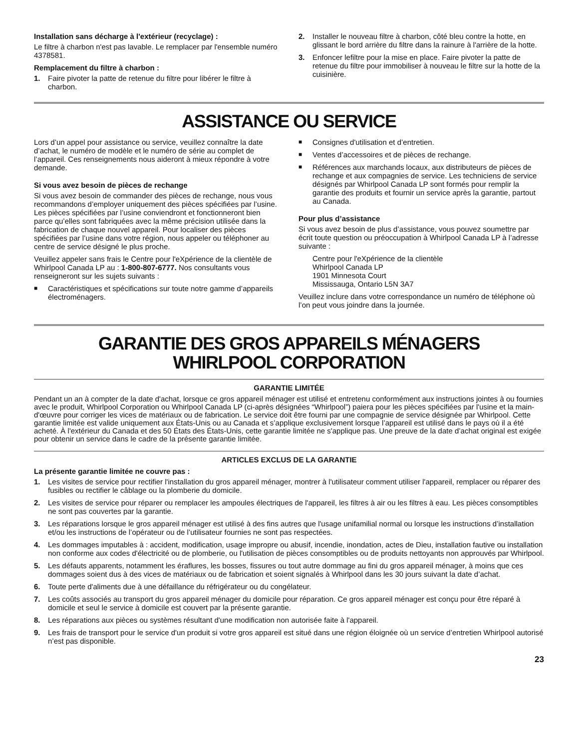Installation sans décharge à l'extérieur (recyclage) :
Le filtre à charbon n'est pas lavable. Le remplacer par l'ensemble numéro 4378581.
Remplacement du filtre à charbon :
1. Faire pivoter la patte de retenue du filtre pour libérer le filtre à charbon.
2. Installer le nouveau filtre à charbon, côté bleu contre la hotte, en glissant le bord arrière du filtre dans la rainure à l'arrière de la hotte.
3. Enfoncer lefiltre pour la mise en place. Faire pivoter la patte de retenue du filtre pour immobiliser à nouveau le filtre sur la hotte de la cuisinière.
ASSISTANCE OU SERVICE
Lors d’un appel pour assistance ou service, veuillez connaître la date d’achat, le numéro de modèle et le numéro de série au complet de l’appareil. Ces renseignements nous aideront à mieux répondre à votre demande.
Si vous avez besoin de pièces de rechange
Si vous avez besoin de commander des pièces de rechange, nous vous recommandons d’employer uniquement des pièces spécifiées par l’usine. Les pièces spécifiées par l’usine conviendront et fonctionneront bien parce qu’elles sont fabriquées avec la même précision utilisée dans la fabrication de chaque nouvel appareil. Pour localiser des pièces spécifiées par l’usine dans votre région, nous appeler ou téléphoner au centre de service désigné le plus proche.
Veuillez appeler sans frais le Centre pour l'eXpérience de la clientèle de Whirlpool Canada LP au : 1-800-807-6777. Nos consultants vous renseigneront sur les sujets suivants :
■ Caractéristiques et spécifications sur toute notre gamme d’appareils électroménagers.
■ Consignes d'utilisation et d’entretien.
■ Ventes d’accessoires et de pièces de rechange.
■ Références aux marchands locaux, aux distributeurs de pièces de rechange et aux compagnies de service. Les techniciens de service désignés par Whirlpool Canada LP sont formés pour remplir la garantie des produits et fournir un service après la garantie, partout au Canada.
Pour plus d’assistance
Si vous avez besoin de plus d’assistance, vous pouvez soumettre par écrit toute question ou préoccupation à Whirlpool Canada LP à l’adresse suivante :
Centre pour l'eXpérience de la clientèle
Whirlpool Canada LP
1901 Minnesota Court
Mississauga, Ontario L5N 3A7
Veuillez inclure dans votre correspondance un numéro de téléphone où l’on peut vous joindre dans la journée.
GARANTIE DES GROS APPAREILS MÉNAGERS
WHIRLPOOL CORPORATION
GARANTIE LIMITÉE
Pendant un an à compter de la date d'achat, lorsque ce gros appareil ménager est utilisé et entretenu conformément aux instructions jointes à ou fournies avec le produit, Whirlpool Corporation ou Whirlpool Canada LP (ci-après désignées “Whirlpool”) paiera pour les pièces spécifiées par l'usine et la main-d'œuvre pour corriger les vices de matériaux ou de fabrication. Le service doit être fourni par une compagnie de service désignée par Whirlpool. Cette garantie limitée est valide uniquement aux États-Unis ou au Canada et s’applique exclusivement lorsque l’appareil est utilisé dans le pays où il a été acheté. À l'extérieur du Canada et des 50 États des États-Unis, cette garantie limitée ne s'applique pas. Une preuve de la date d’achat original est exigée pour obtenir un service dans le cadre de la présente garantie limitée.
ARTICLES EXCLUS DE LA GARANTIE
La présente garantie limitée ne couvre pas :
1. Les visites de service pour rectifier l'installation du gros appareil ménager, montrer à l'utilisateur comment utiliser l'appareil, remplacer ou réparer des fusibles ou rectifier le câblage ou la plomberie du domicile.
2. Les visites de service pour réparer ou remplacer les ampoules électriques de l'appareil, les filtres à air ou les filtres à eau. Les pièces consomptibles ne sont pas couvertes par la garantie.
3. Les réparations lorsque le gros appareil ménager est utilisé à des fins autres que l'usage unifamilial normal ou lorsque les instructions d’installation et/ou les instructions de l’opérateur ou de l’utilisateur fournies ne sont pas respectées.
4. Les dommages imputables à : accident, modification, usage impropre ou abusif, incendie, inondation, actes de Dieu, installation fautive ou installation non conforme aux codes d'électricité ou de plomberie, ou l'utilisation de pièces consomptibles ou de produits nettoyants non approuvés par Whirlpool.
5. Les défauts apparents, notamment les éraflures, les bosses, fissures ou tout autre dommage au fini du gros appareil ménager, à moins que ces dommages soient dus à des vices de matériaux ou de fabrication et soient signalés à Whirlpool dans les 30 jours suivant la date d’achat.
6. Toute perte d'aliments due à une défaillance du réfrigérateur ou du congélateur.
7. Les coûts associés au transport du gros appareil ménager du domicile pour réparation. Ce gros appareil ménager est conçu pour être réparé à domicile et seul le service à domicile est couvert par la présente garantie.
8. Les réparations aux pièces ou systèmes résultant d'une modification non autorisée faite à l'appareil.
9. Les frais de transport pour le service d'un produit si votre gros appareil est situé dans une région éloignée où un service d’entretien Whirlpool autorisé n’est pas disponible.
23